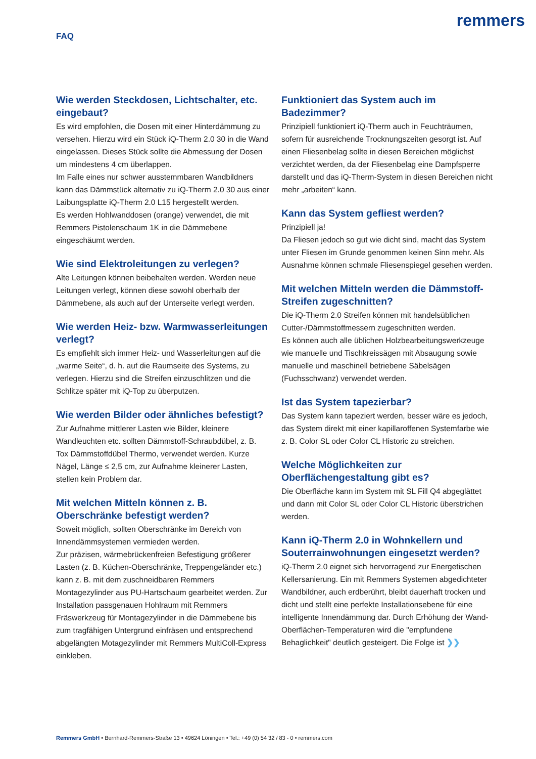FAQ
remmers
Wie werden Steckdosen, Lichtschalter, etc. eingebaut?
Es wird empfohlen, die Dosen mit einer Hinterdämmung zu versehen. Hierzu wird ein Stück iQ-Therm 2.0 30 in die Wand eingelassen. Dieses Stück sollte die Abmessung der Dosen um mindestens 4 cm überlappen.
Im Falle eines nur schwer ausstemmbaren Wandbildners kann das Dämmstück alternativ zu iQ-Therm 2.0 30 aus einer Laibungsplatte iQ-Therm 2.0 L15 hergestellt werden.
Es werden Hohlwanddosen (orange) verwendet, die mit Remmers Pistolenschaum 1K in die Dämmebene eingeschäumt werden.
Wie sind Elektroleitungen zu verlegen?
Alte Leitungen können beibehalten werden. Werden neue Leitungen verlegt, können diese sowohl oberhalb der Dämmebene, als auch auf der Unterseite verlegt werden.
Wie werden Heiz- bzw. Warmwasserleitungen verlegt?
Es empfiehlt sich immer Heiz- und Wasserleitungen auf die „warme Seite“, d. h. auf die Raumseite des Systems, zu verlegen. Hierzu sind die Streifen einzuschlitzen und die Schlitze später mit iQ-Top zu überputzen.
Wie werden Bilder oder ähnliches befestigt?
Zur Aufnahme mittlerer Lasten wie Bilder, kleinere Wandleuchten etc. sollten Dämmstoff-Schraubdübel, z. B. Tox Dämmstoffdübel Thermo, verwendet werden. Kurze Nägel, Länge ≤ 2,5 cm, zur Aufnahme kleinerer Lasten, stellen kein Problem dar.
Mit welchen Mitteln können z. B. Oberschränke befestigt werden?
Soweit möglich, sollten Oberschränke im Bereich von Innendämmsystemen vermieden werden.
Zur präzisen, wärmebrückenfreien Befestigung größerer Lasten (z. B. Küchen-Oberschränke, Treppengeländer etc.) kann z. B. mit dem zuschneidbaren Remmers Montagezylinder aus PU-Hartschaum gearbeitet werden. Zur Installation passgenauen Hohlraum mit Remmers Fräswerkzeug für Montagezylinder in die Dämmebene bis zum tragfähigen Untergrund einfräsen und entsprechend abgelängten Motagezylinder mit Remmers MultiColl-Express einkleben.
Funktioniert das System auch im Badezimmer?
Prinzipiell funktioniert iQ-Therm auch in Feuchträumen, sofern für ausreichende Trocknungszeiten gesorgt ist. Auf einen Fliesenbelag sollte in diesen Bereichen möglichst verzichtet werden, da der Fliesenbelag eine Dampfsperre darstellt und das iQ-Therm-System in diesen Bereichen nicht mehr „arbeiten“ kann.
Kann das System gefliest werden?
Prinzipiell ja!
Da Fliesen jedoch so gut wie dicht sind, macht das System unter Fliesen im Grunde genommen keinen Sinn mehr. Als Ausnahme können schmale Fliesenspiegel gesehen werden.
Mit welchen Mitteln werden die Dämmstoff-Streifen zugeschnitten?
Die iQ-Therm 2.0 Streifen können mit handelsüblichen Cutter-/Dämmstoffmessern zugeschnitten werden.
Es können auch alle üblichen Holzbearbeitungswerkzeuge wie manuelle und Tischkreissägen mit Absaugung sowie manuelle und maschinell betriebene Säbelsägen (Fuchsschwanz) verwendet werden.
Ist das System tapezierbar?
Das System kann tapeziert werden, besser wäre es jedoch, das System direkt mit einer kapillaroffenen Systemfarbe wie z. B. Color SL oder Color CL Historic zu streichen.
Welche Möglichkeiten zur Oberflächengestaltung gibt es?
Die Oberfläche kann im System mit SL Fill Q4 abgeglättet und dann mit Color SL oder Color CL Historic überstrichen werden.
Kann iQ-Therm 2.0 in Wohnkellern und Souterrainwohnungen eingesetzt werden?
iQ-Therm 2.0 eignet sich hervorragend zur Energetischen Kellersanierung. Ein mit Remmers Systemen abgedichteter Wandbildner, auch erdberührt, bleibt dauerhaft trocken und dicht und stellt eine perfekte Installationsebene für eine intelligente Innendämmung dar. Durch Erhöhung der Wand-Oberflächen-Temperaturen wird die "empfundene Behaglichkeit" deutlich gesteigert. Die Folge ist ❯❯
Remmers GmbH • Bernhard-Remmers-Straße 13 • 49624 Löningen • Tel.: +49 (0) 54 32 / 83 - 0 • remmers.com